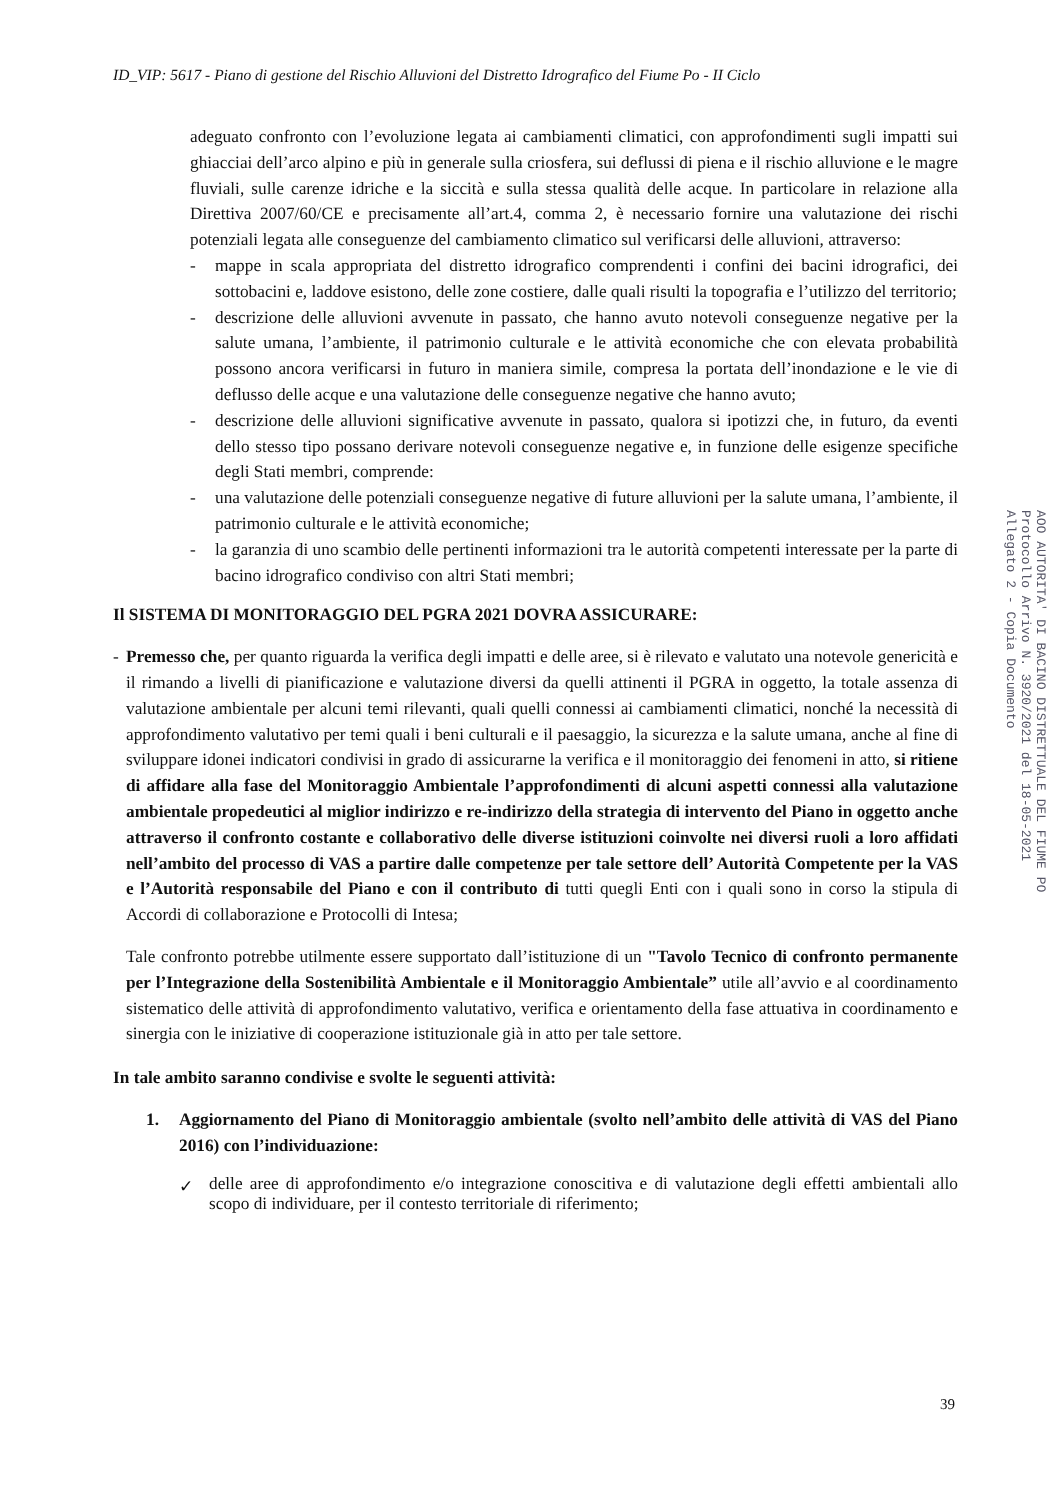ID_VIP: 5617 - Piano di gestione del Rischio Alluvioni del Distretto Idrografico del Fiume Po - II Ciclo
adeguato confronto con l’evoluzione legata ai cambiamenti climatici, con approfondimenti sugli impatti sui ghiacciai dell’arco alpino e più in generale sulla criosfera, sui deflussi di piena e il rischio alluvione e le magre fluviali, sulle carenze idriche e la siccità e sulla stessa qualità delle acque. In particolare in relazione alla Direttiva 2007/60/CE e precisamente all’art.4, comma 2, è necessario fornire una valutazione dei rischi potenziali legata alle conseguenze del cambiamento climatico sul verificarsi delle alluvioni, attraverso:
- mappe in scala appropriata del distretto idrografico comprendenti i confini dei bacini idrografici, dei sottobacini e, laddove esistono, delle zone costiere, dalle quali risulti la topografia e l’utilizzo del territorio;
- descrizione delle alluvioni avvenute in passato, che hanno avuto notevoli conseguenze negative per la salute umana, l’ambiente, il patrimonio culturale e le attività economiche che con elevata probabilità possono ancora verificarsi in futuro in maniera simile, compresa la portata dell’inondazione e le vie di deflusso delle acque e una valutazione delle conseguenze negative che hanno avuto;
- descrizione delle alluvioni significative avvenute in passato, qualora si ipotizzi che, in futuro, da eventi dello stesso tipo possano derivare notevoli conseguenze negative e, in funzione delle esigenze specifiche degli Stati membri, comprende:
- una valutazione delle potenziali conseguenze negative di future alluvioni per la salute umana, l’ambiente, il patrimonio culturale e le attività economiche;
- la garanzia di uno scambio delle pertinenti informazioni tra le autorità competenti interessate per la parte di bacino idrografico condiviso con altri Stati membri;
Il SISTEMA DI MONITORAGGIO DEL PGRA 2021 DOVRA ASSICURARE:
- Premesso che, per quanto riguarda la verifica degli impatti e delle aree, si è rilevato e valutato una notevole genericità e il rimando a livelli di pianificazione e valutazione diversi da quelli attinenti il PGRA in oggetto, la totale assenza di valutazione ambientale per alcuni temi rilevanti, quali quelli connessi ai cambiamenti climatici, nonché la necessità di approfondimento valutativo per temi quali i beni culturali e il paesaggio, la sicurezza e la salute umana, anche al fine di sviluppare idonei indicatori condivisi in grado di assicurarne la verifica e il monitoraggio dei fenomeni in atto, si ritiene di affidare alla fase del Monitoraggio Ambientale l’approfondimenti di alcuni aspetti connessi alla valutazione ambientale propedeutici al miglior indirizzo e re-indirizzo della strategia di intervento del Piano in oggetto anche attraverso il confronto costante e collaborativo delle diverse istituzioni coinvolte nei diversi ruoli a loro affidati nell’ambito del processo di VAS a partire dalle competenze per tale settore dell’ Autorità Competente per la VAS e l’Autorità responsabile del Piano e con il contributo di tutti quegli Enti con i quali sono in corso la stipula di Accordi di collaborazione e Protocolli di Intesa;
Tale confronto potrebbe utilmente essere supportato dall’istituzione di un "Tavolo Tecnico di confronto permanente per l’Integrazione della Sostenibilità Ambientale e il Monitoraggio Ambientale” utile all’avvio e al coordinamento sistematico delle attività di approfondimento valutativo, verifica e orientamento della fase attuativa in coordinamento e sinergia con le iniziative di cooperazione istituzionale già in atto per tale settore.
In tale ambito saranno condivise e svolte le seguenti attività:
1. Aggiornamento del Piano di Monitoraggio ambientale (svolto nell’ambito delle attività di VAS del Piano 2016) con l’individuazione:
✓
delle aree di approfondimento e/o integrazione conoscitiva e di valutazione degli effetti ambientali allo scopo di individuare, per il contesto territoriale di riferimento;
AOO AUTORITA' DI BACINO DISTRETTUALE DEL FIUME PO
Protocollo Arrivo N. 3920/2021 del 18-05-2021
Allegato 2 - Copia Documento
39